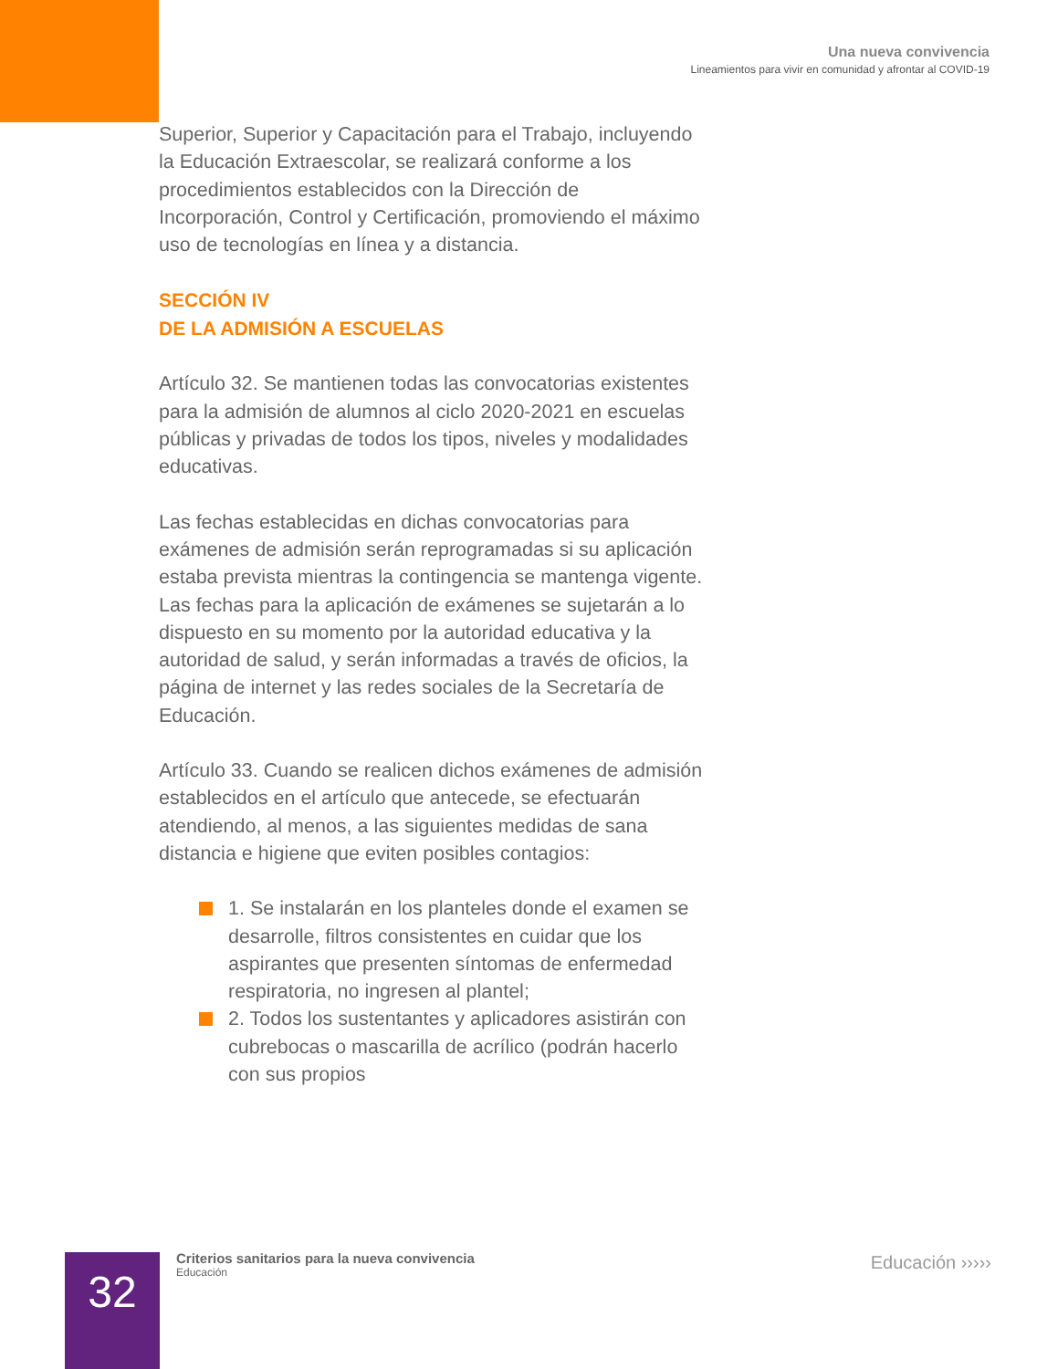Una nueva convivencia
Lineamientos para vivir en comunidad y afrontar al COVID-19
Superior, Superior y Capacitación para el Trabajo, incluyendo la Educación Extraescolar, se realizará conforme a los procedimientos establecidos con la Dirección de Incorporación, Control y Certificación, promoviendo el máximo uso de tecnologías en línea y a distancia.
SECCIÓN IV
DE LA ADMISIÓN A ESCUELAS
Artículo 32. Se mantienen todas las convocatorias existentes para la admisión de alumnos al ciclo 2020-2021 en escuelas públicas y privadas de todos los tipos, niveles y modalidades educativas.
Las fechas establecidas en dichas convocatorias para exámenes de admisión serán reprogramadas si su aplicación estaba prevista mientras la contingencia se mantenga vigente. Las fechas para la aplicación de exámenes se sujetarán a lo dispuesto en su momento por la autoridad educativa y la autoridad de salud, y serán informadas a través de oficios, la página de internet y las redes sociales de la Secretaría de Educación.
Artículo 33. Cuando se realicen dichos exámenes de admisión establecidos en el artículo que antecede, se efectuarán atendiendo, al menos, a las siguientes medidas de sana distancia e higiene que eviten posibles contagios:
1. Se instalarán en los planteles donde el examen se desarrolle, filtros consistentes en cuidar que los aspirantes que presenten síntomas de enfermedad respiratoria, no ingresen al plantel;
2. Todos los sustentantes y aplicadores asistirán con cubrebocas o mascarilla de acrílico (podrán hacerlo con sus propios
32
Criterios sanitarios para la nueva convivencia
Educación
Educación ›››››